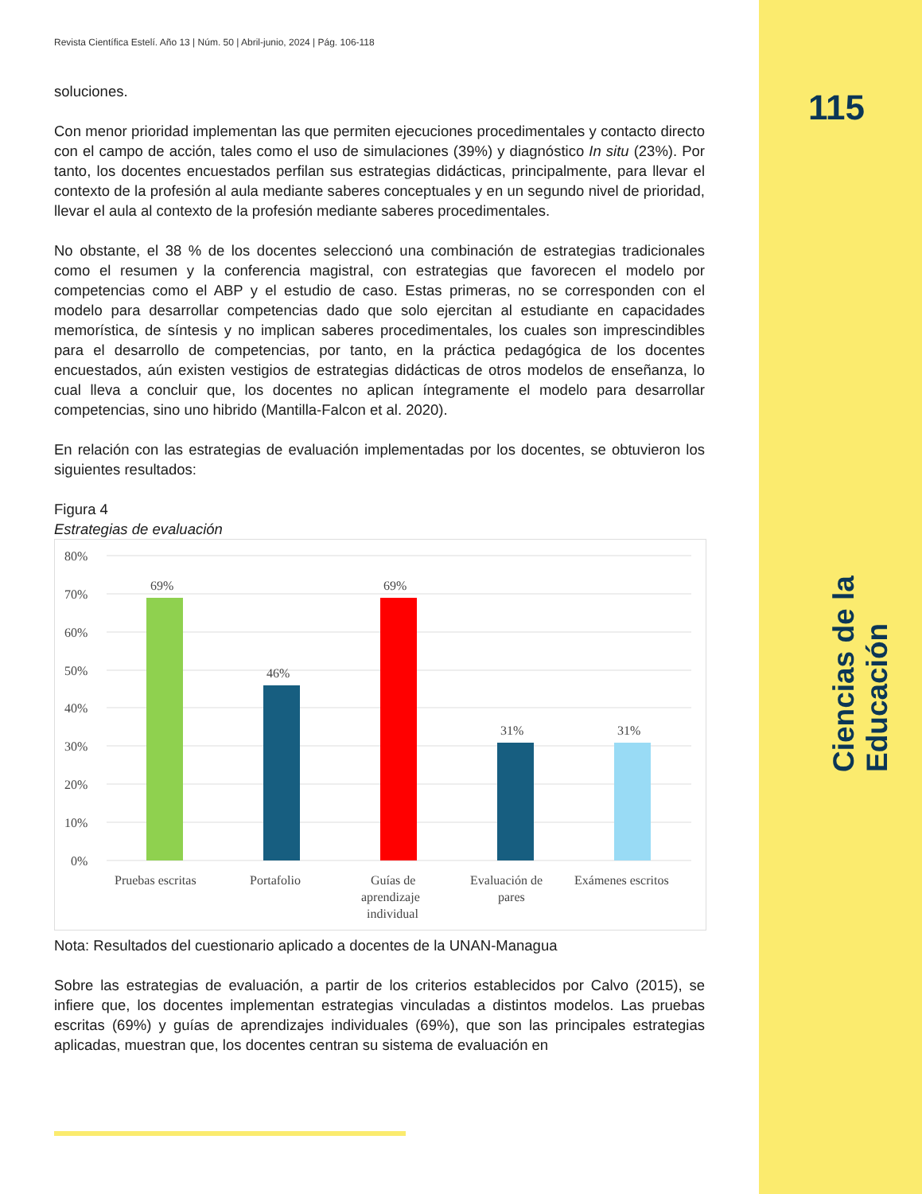115
Ciencias de la Educación
Revista Científica Estelí. Año 13 | Núm. 50 | Abril-junio, 2024 | Pág. 106-118
soluciones.
Con menor prioridad implementan las que permiten ejecuciones procedimentales y contacto directo con el campo de acción, tales como el uso de simulaciones (39%) y diagnóstico In situ (23%). Por tanto, los docentes encuestados perfilan sus estrategias didácticas, principalmente, para llevar el contexto de la profesión al aula mediante saberes conceptuales y en un segundo nivel de prioridad, llevar el aula al contexto de la profesión mediante saberes procedimentales.
No obstante, el 38 % de los docentes seleccionó una combinación de estrategias tradicionales como el resumen y la conferencia magistral, con estrategias que favorecen el modelo por competencias como el ABP y el estudio de caso. Estas primeras, no se corresponden con el modelo para desarrollar competencias dado que solo ejercitan al estudiante en capacidades memorística, de síntesis y no implican saberes procedimentales, los cuales son imprescindibles para el desarrollo de competencias, por tanto, en la práctica pedagógica de los docentes encuestados, aún existen vestigios de estrategias didácticas de otros modelos de enseñanza, lo cual lleva a concluir que, los docentes no aplican íntegramente el modelo para desarrollar competencias, sino uno hibrido (Mantilla-Falcon et al. 2020).
En relación con las estrategias de evaluación implementadas por los docentes, se obtuvieron los siguientes resultados:
Figura 4
Estrategias de evaluación
80%
70%
60%
50%
40%
30%
20%
10%
0%
69%
46%
69%
31%
31%
Pruebas escritas
Portafolio
Guías de
aprendizaje
individual
Evaluación de
pares
Exámenes escritos
Nota: Resultados del cuestionario aplicado a docentes de la UNAN-Managua
Sobre las estrategias de evaluación, a partir de los criterios establecidos por Calvo (2015), se infiere que, los docentes implementan estrategias vinculadas a distintos modelos. Las pruebas escritas (69%) y guías de aprendizajes individuales (69%), que son las principales estrategias aplicadas, muestran que, los docentes centran su sistema de evaluación en